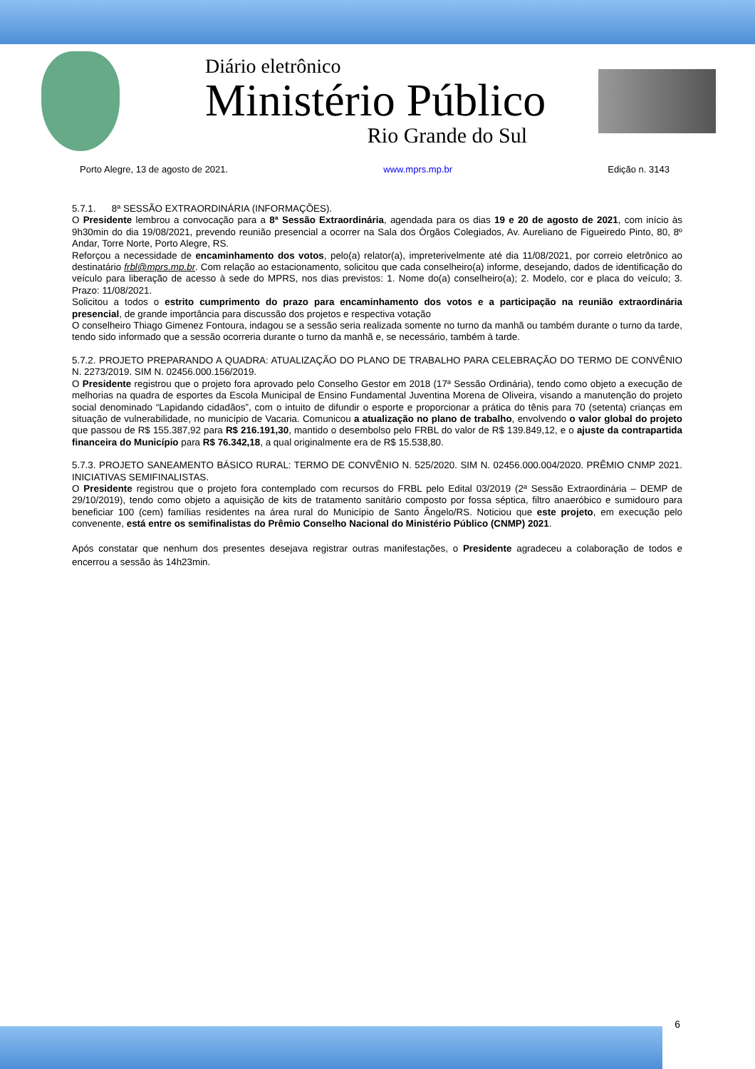Diário eletrônico
Ministério Público
Rio Grande do Sul
Porto Alegre, 13 de agosto de 2021. www.mprs.mp.br Edição n. 3143
5.7.1. 8ª SESSÃO EXTRAORDINÁRIA (INFORMAÇÕES).
O Presidente lembrou a convocação para a 8ª Sessão Extraordinária, agendada para os dias 19 e 20 de agosto de 2021, com início às 9h30min do dia 19/08/2021, prevendo reunião presencial a ocorrer na Sala dos Órgãos Colegiados, Av. Aureliano de Figueiredo Pinto, 80, 8º Andar, Torre Norte, Porto Alegre, RS.
Reforçou a necessidade de encaminhamento dos votos, pelo(a) relator(a), impreterivelmente até dia 11/08/2021, por correio eletrônico ao destinatário frbl@mprs.mp.br. Com relação ao estacionamento, solicitou que cada conselheiro(a) informe, desejando, dados de identificação do veículo para liberação de acesso à sede do MPRS, nos dias previstos: 1. Nome do(a) conselheiro(a); 2. Modelo, cor e placa do veículo; 3. Prazo: 11/08/2021.
Solicitou a todos o estrito cumprimento do prazo para encaminhamento dos votos e a participação na reunião extraordinária presencial, de grande importância para discussão dos projetos e respectiva votação
O conselheiro Thiago Gimenez Fontoura, indagou se a sessão seria realizada somente no turno da manhã ou também durante o turno da tarde, tendo sido informado que a sessão ocorreria durante o turno da manhã e, se necessário, também à tarde.
5.7.2. PROJETO PREPARANDO A QUADRA: ATUALIZAÇÃO DO PLANO DE TRABALHO PARA CELEBRAÇÃO DO TERMO DE CONVÊNIO N. 2273/2019. SIM N. 02456.000.156/2019.
O Presidente registrou que o projeto fora aprovado pelo Conselho Gestor em 2018 (17ª Sessão Ordinária), tendo como objeto a execução de melhorias na quadra de esportes da Escola Municipal de Ensino Fundamental Juventina Morena de Oliveira, visando a manutenção do projeto social denominado “Lapidando cidadãos”, com o intuito de difundir o esporte e proporcionar a prática do tênis para 70 (setenta) crianças em situação de vulnerabilidade, no município de Vacaria. Comunicou a atualização no plano de trabalho, envolvendo o valor global do projeto que passou de R$ 155.387,92 para R$ 216.191,30, mantido o desembolso pelo FRBL do valor de R$ 139.849,12, e o ajuste da contrapartida financeira do Município para R$ 76.342,18, a qual originalmente era de R$ 15.538,80.
5.7.3. PROJETO SANEAMENTO BÁSICO RURAL: TERMO DE CONVÊNIO N. 525/2020. SIM N. 02456.000.004/2020. PRÊMIO CNMP 2021. INICIATIVAS SEMIFINALISTAS.
O Presidente registrou que o projeto fora contemplado com recursos do FRBL pelo Edital 03/2019 (2ª Sessão Extraordinária – DEMP de 29/10/2019), tendo como objeto a aquisição de kits de tratamento sanitário composto por fossa séptica, filtro anaeróbico e sumidouro para beneficiar 100 (cem) famílias residentes na área rural do Município de Santo Ângelo/RS. Noticiou que este projeto, em execução pelo convenente, está entre os semifinalistas do Prêmio Conselho Nacional do Ministério Público (CNMP) 2021.
Após constatar que nenhum dos presentes desejava registrar outras manifestações, o Presidente agradeceu a colaboração de todos e encerrou a sessão às 14h23min.
6